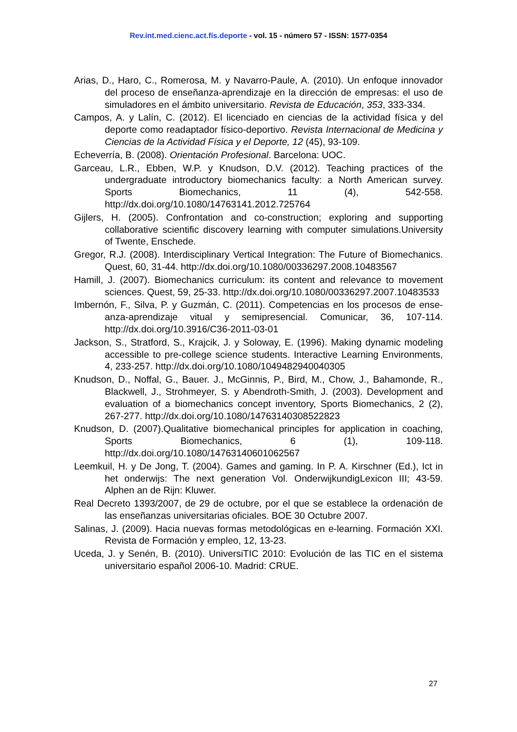Rev.int.med.cienc.act.fís.deporte - vol. 15 - número 57 - ISSN: 1577-0354
Arias, D., Haro, C., Romerosa, M. y Navarro-Paule, A. (2010). Un enfoque innovador del proceso de enseñanza-aprendizaje en la dirección de empresas: el uso de simuladores en el ámbito universitario. Revista de Educación, 353, 333-334.
Campos, A. y Lalín, C. (2012). El licenciado en ciencias de la actividad física y del deporte como readaptador físico-deportivo. Revista Internacional de Medicina y Ciencias de la Actividad Física y el Deporte, 12 (45), 93-109.
Echeverría, B. (2008). Orientación Profesional. Barcelona: UOC.
Garceau, L.R., Ebben, W.P. y Knudson, D.V. (2012). Teaching practices of the undergraduate introductory biomechanics faculty: a North American survey. Sports Biomechanics, 11 (4), 542-558. http://dx.doi.org/10.1080/14763141.2012.725764
Gijlers, H. (2005). Confrontation and co-construction; exploring and supporting collaborative scientific discovery learning with computer simulations.University of Twente, Enschede.
Gregor, R.J. (2008). Interdisciplinary Vertical Integration: The Future of Biomechanics. Quest, 60, 31-44. http://dx.doi.org/10.1080/00336297.2008.10483567
Hamill, J. (2007). Biomechanics curriculum: its content and relevance to movement sciences. Quest, 59, 25-33. http://dx.doi.org/10.1080/00336297.2007.10483533
Imbernón, F., Silva, P. y Guzmán, C. (2011). Competencias en los procesos de ense-anza-aprendizaje vitual y semipresencial. Comunicar, 36, 107-114. http://dx.doi.org/10.3916/C36-2011-03-01
Jackson, S., Stratford, S., Krajcik, J. y Soloway, E. (1996). Making dynamic modeling accessible to pre-college science students. Interactive Learning Environments, 4, 233-257. http://dx.doi.org/10.1080/1049482940040305
Knudson, D., Noffal, G., Bauer. J., McGinnis, P., Bird, M., Chow, J., Bahamonde, R., Blackwell, J., Strohmeyer, S. y Abendroth-Smith, J. (2003). Development and evaluation of a biomechanics concept inventory, Sports Biomechanics, 2 (2), 267-277. http://dx.doi.org/10.1080/14763140308522823
Knudson, D. (2007).Qualitative biomechanical principles for application in coaching, Sports Biomechanics, 6 (1), 109-118. http://dx.doi.org/10.1080/14763140601062567
Leemkuil, H. y De Jong, T. (2004). Games and gaming. In P. A. Kirschner (Ed.), Ict in het onderwijs: The next generation Vol. OnderwijkundigLexicon III; 43-59. Alphen an de Rijn: Kluwer.
Real Decreto 1393/2007, de 29 de octubre, por el que se establece la ordenación de las enseñanzas universitarias oficiales. BOE 30 Octubre 2007.
Salinas, J. (2009). Hacia nuevas formas metodológicas en e-learning. Formación XXI. Revista de Formación y empleo, 12, 13-23.
Uceda, J. y Senén, B. (2010). UniversiTIC 2010: Evolución de las TIC en el sistema universitario español 2006-10. Madrid: CRUE.
27